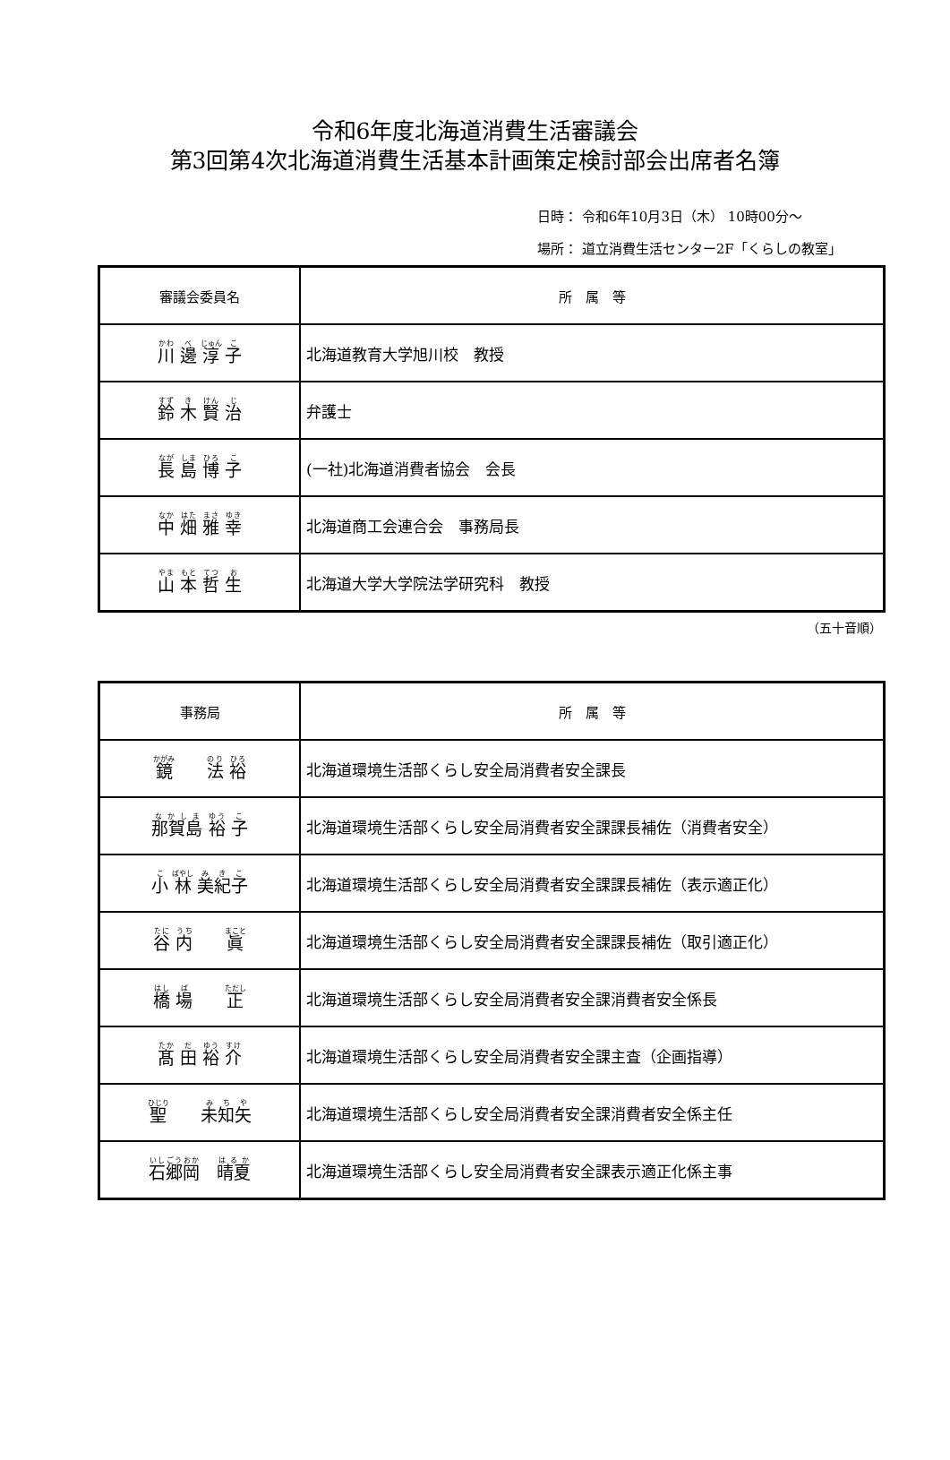令和6年度北海道消費生活審議会
第3回第4次北海道消費生活基本計画策定検討部会出席者名簿
日時： 令和6年10月3日（木） 10時00分～
場所： 道立消費生活センター2F「くらしの教室」
| 審議会委員名 | 所 属 等 |
| --- | --- |
| 川 邊 淳 子 | 北海道教育大学旭川校 教授 |
| 鈴 木 賢 治 | 弁護士 |
| 長 島 博 子 | (一社)北海道消費者協会 会長 |
| 中 畑 雅 幸 | 北海道商工会連合会 事務局長 |
| 山 本 哲 生 | 北海道大学大学院法学研究科 教授 |
（五十音順）
| 事務局 | 所 属 等 |
| --- | --- |
| 鏡 法 裕 | 北海道環境生活部くらし安全局消費者安全課長 |
| 那賀島 裕 子 | 北海道環境生活部くらし安全局消費者安全課課長補佐（消費者安全） |
| 小 林 美紀子 | 北海道環境生活部くらし安全局消費者安全課課長補佐（表示適正化） |
| 谷 内 眞 | 北海道環境生活部くらし安全局消費者安全課課長補佐（取引適正化） |
| 橋 場 正 | 北海道環境生活部くらし安全局消費者安全課消費者安全係長 |
| 髙 田 裕 介 | 北海道環境生活部くらし安全局消費者安全課主査（企画指導） |
| 聖 未知矢 | 北海道環境生活部くらし安全局消費者安全課消費者安全係主任 |
| 石郷岡 晴夏 | 北海道環境生活部くらし安全局消費者安全課表示適正化係主事 |